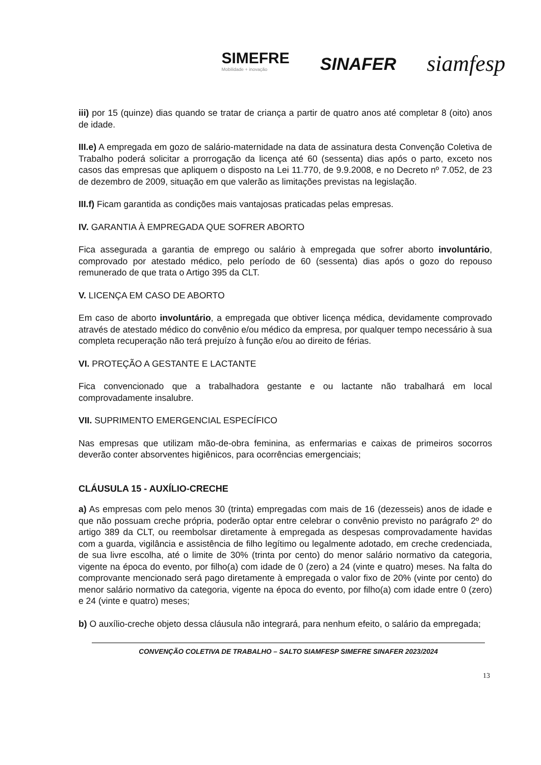SIMEFRE
Mobilidade + inovação
SINAFER
siamfesp
iii) por 15 (quinze) dias quando se tratar de criança a partir de quatro anos até completar 8 (oito) anos de idade.
III.e) A empregada em gozo de salário-maternidade na data de assinatura desta Convenção Coletiva de Trabalho poderá solicitar a prorrogação da licença até 60 (sessenta) dias após o parto, exceto nos casos das empresas que apliquem o disposto na Lei 11.770, de 9.9.2008, e no Decreto nº 7.052, de 23 de dezembro de 2009, situação em que valerão as limitações previstas na legislação.
III.f) Ficam garantida as condições mais vantajosas praticadas pelas empresas.
IV. GARANTIA À EMPREGADA QUE SOFRER ABORTO
Fica assegurada a garantia de emprego ou salário à empregada que sofrer aborto involuntário, comprovado por atestado médico, pelo período de 60 (sessenta) dias após o gozo do repouso remunerado de que trata o Artigo 395 da CLT.
V. LICENÇA EM CASO DE ABORTO
Em caso de aborto involuntário, a empregada que obtiver licença médica, devidamente comprovado através de atestado médico do convênio e/ou médico da empresa, por qualquer tempo necessário à sua completa recuperação não terá prejuízo à função e/ou ao direito de férias.
VI. PROTEÇÃO A GESTANTE E LACTANTE
Fica convencionado que a trabalhadora gestante e ou lactante não trabalhará em local comprovadamente insalubre.
VII. SUPRIMENTO EMERGENCIAL ESPECÍFICO
Nas empresas que utilizam mão-de-obra feminina, as enfermarias e caixas de primeiros socorros deverão conter absorventes higiênicos, para ocorrências emergenciais;
CLÁUSULA 15 - AUXÍLIO-CRECHE
a) As empresas com pelo menos 30 (trinta) empregadas com mais de 16 (dezesseis) anos de idade e que não possuam creche própria, poderão optar entre celebrar o convênio previsto no parágrafo 2º do artigo 389 da CLT, ou reembolsar diretamente à empregada as despesas comprovadamente havidas com a guarda, vigilância e assistência de filho legítimo ou legalmente adotado, em creche credenciada, de sua livre escolha, até o limite de 30% (trinta por cento) do menor salário normativo da categoria, vigente na época do evento, por filho(a) com idade de 0 (zero) a 24 (vinte e quatro) meses. Na falta do comprovante mencionado será pago diretamente à empregada o valor fixo de 20% (vinte por cento) do menor salário normativo da categoria, vigente na época do evento, por filho(a) com idade entre 0 (zero) e 24 (vinte e quatro) meses;
b) O auxílio-creche objeto dessa cláusula não integrará, para nenhum efeito, o salário da empregada;
CONVENÇÃO COLETIVA DE TRABALHO – SALTO SIAMFESP SIMEFRE SINAFER 2023/2024
13